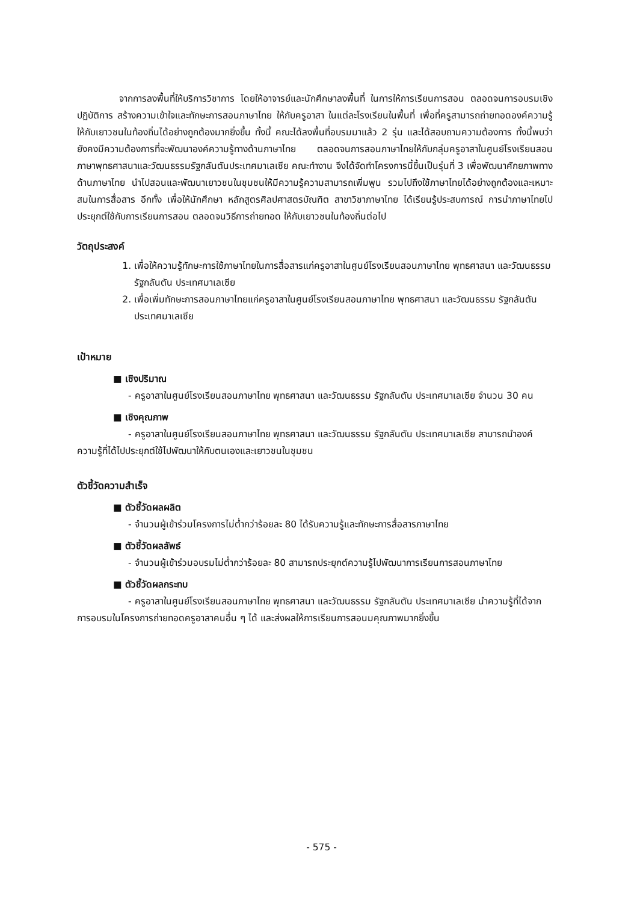จากการลงพื้นที่ให้บริการวิชาการ โดยให้อาจารย์และนักศึกษาลงพื้นที่ ในการให้การเรียนการสอน ตลอดจนการอบรมเชิงปฏิบัติการ สร้างความเข้าใจและทักษะการสอนภาษาไทย ให้กับครูอาสา ในแต่ละโรงเรียนในพื้นที่ เพื่อที่ครูสามารถถ่ายทอดองค์ความรู้ให้กับเยาวชนในท้องถิ่นได้อย่างถูกต้องมากยิ่งขึ้น ทั้งนี้ คณะได้ลงพื้นที่อบรมมาแล้ว 2 รุ่น และได้สอบถามความต้องการ ทั้งนี้พบว่ายังคงมีความต้องการที่จะพัฒนาองค์ความรู้ทางด้านภาษาไทย ตลอดจนการสอนภาษาไทยให้กับกลุ่มครูอาสาในศูนย์โรงเรียนสอนภาษาพุทธศาสนาและวัฒนธรรมรัฐกลันตันประเทศมาเลเซีย คณะทำงาน จึงได้จัดทำโครงการนี้ขึ้นเป็นรุ่นที่ 3 เพื่อพัฒนาศักยภาพทางด้านภาษาไทย นำไปสอนและพัฒนาเยาวชนในชุมชนให้มีความรู้ความสามารถเพิ่มพูน รวมไปถึงใช้ภาษาไทยได้อย่างถูกต้องและเหมาะสมในการสื่อสาร อีกทั้ง เพื่อให้นักศึกษา หลักสูตรศิลปศาสตรบัณฑิต สาขาวิชาภาษาไทย ได้เรียนรู้ประสบการณ์ การนำภาษาไทยไปประยุกต์ใช้กับการเรียนการสอน ตลอดจนวิธีการถ่ายทอด ให้กับเยาวชนในท้องถิ่นต่อไป
วัตถุประสงค์
1. เพื่อให้ความรู้ทักษะการใช้ภาษาไทยในการสื่อสารแก่ครูอาสาในศูนย์โรงเรียนสอนภาษาไทย พุทธศาสนา และวัฒนธรรม รัฐกลันตัน ประเทศมาเลเซีย
2. เพื่อเพิ่มทักษะการสอนภาษาไทยแก่ครูอาสาในศูนย์โรงเรียนสอนภาษาไทย พุทธศาสนา และวัฒนธรรม รัฐกลันตัน ประเทศมาเลเซีย
เป้าหมาย
■ เชิงปริมาณ
- ครูอาสาในศูนย์โรงเรียนสอนภาษาไทย พุทธศาสนา และวัฒนธรรม รัฐกลันตัน ประเทศมาเลเซีย จำนวน 30 คน
■ เชิงคุณภาพ
- ครูอาสาในศูนย์โรงเรียนสอนภาษาไทย พุทธศาสนา และวัฒนธรรม รัฐกลันตัน ประเทศมาเลเซีย สามารถนำองค์ความรู้ที่ได้ไปประยุกต์ใช้ไปพัฒนาให้กับตนเองและเยาวชนในชุมชน
ตัวชี้วัดความสำเร็จ
■ ตัวชี้วัดผลผลิต
- จำนวนผู้เข้าร่วมโครงการไม่ต่ำกว่าร้อยละ 80 ได้รับความรู้และทักษะการสื่อสารภาษาไทย
■ ตัวชี้วัดผลลัพธ์
- จำนวนผู้เข้าร่วมอบรมไม่ต่ำกว่าร้อยละ 80 สามารถประยุกต์ความรู้ไปพัฒนาการเรียนการสอนภาษาไทย
■ ตัวชี้วัดผลกระทบ
- ครูอาสาในศูนย์โรงเรียนสอนภาษาไทย พุทธศาสนา และวัฒนธรรม รัฐกลันตัน ประเทศมาเลเซีย นำความรู้ที่ได้จากการอบรมในโครงการถ่ายทอดครูอาสาคนอื่น ๆ ได้ และส่งผลให้การเรียนการสอนมคุณภาพมากยิ่งขึ้น
- 575 -